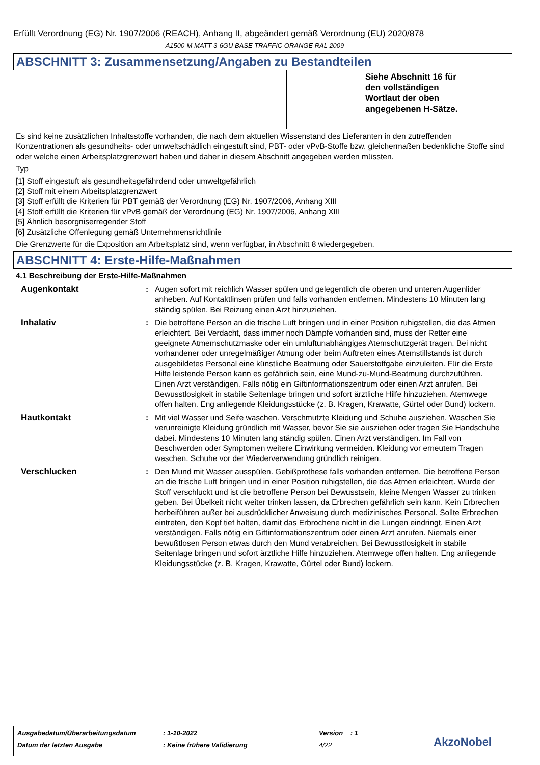Erfüllt Verordnung (EG) Nr. 1907/2006 (REACH), Anhang II, abgeändert gemäß Verordnung (EU) 2020/878
A1500-M MATT 3-6GU BASE TRAFFIC ORANGE RAL 2009
ABSCHNITT 3: Zusammensetzung/Angaben zu Bestandteilen
| | | | Siehe Abschnitt 16 für den vollständigen Wortlaut der oben angegebenen H-Sätze. | |
Es sind keine zusätzlichen Inhaltsstoffe vorhanden, die nach dem aktuellen Wissenstand des Lieferanten in den zutreffenden Konzentrationen als gesundheits- oder umweltschädlich eingestuft sind, PBT- oder vPvB-Stoffe bzw. gleichermaßen bedenkliche Stoffe sind oder welche einen Arbeitsplatzgrenzwert haben und daher in diesem Abschnitt angegeben werden müssten.
Typ
[1] Stoff eingestuft als gesundheitsgefährdend oder umweltgefährlich
[2] Stoff mit einem Arbeitsplatzgrenzwert
[3] Stoff erfüllt die Kriterien für PBT gemäß der Verordnung (EG) Nr. 1907/2006, Anhang XIII
[4] Stoff erfüllt die Kriterien für vPvB gemäß der Verordnung (EG) Nr. 1907/2006, Anhang XIII
[5] Ähnlich besorgniserregender Stoff
[6] Zusätzliche Offenlegung gemäß Unternehmensrichtlinie
Die Grenzwerte für die Exposition am Arbeitsplatz sind, wenn verfügbar, in Abschnitt 8 wiedergegeben.
ABSCHNITT 4: Erste-Hilfe-Maßnahmen
4.1 Beschreibung der Erste-Hilfe-Maßnahmen
Augenkontakt : Augen sofort mit reichlich Wasser spülen und gelegentlich die oberen und unteren Augenlider anheben. Auf Kontaktlinsen prüfen und falls vorhanden entfernen. Mindestens 10 Minuten lang ständig spülen. Bei Reizung einen Arzt hinzuziehen.
Inhalativ : Die betroffene Person an die frische Luft bringen und in einer Position ruhigstellen, die das Atmen erleichtert. Bei Verdacht, dass immer noch Dämpfe vorhanden sind, muss der Retter eine geeignete Atmemschutzmaske oder ein umluftunabhängiges Atemschutzgerät tragen. Bei nicht vorhandener oder unregelmäßiger Atmung oder beim Auftreten eines Atemstillstands ist durch ausgebildetes Personal eine künstliche Beatmung oder Sauerstoffgabe einzuleiten. Für die Erste Hilfe leistende Person kann es gefährlich sein, eine Mund-zu-Mund-Beatmung durchzuführen. Einen Arzt verständigen. Falls nötig ein Giftinformationszentrum oder einen Arzt anrufen. Bei Bewusstlosigkeit in stabile Seitenlage bringen und sofort ärztliche Hilfe hinzuziehen. Atemwege offen halten. Eng anliegende Kleidungsstücke (z. B. Kragen, Krawatte, Gürtel oder Bund) lockern.
Hautkontakt : Mit viel Wasser und Seife waschen. Verschmutzte Kleidung und Schuhe ausziehen. Waschen Sie verunreinigte Kleidung gründlich mit Wasser, bevor Sie sie ausziehen oder tragen Sie Handschuhe dabei. Mindestens 10 Minuten lang ständig spülen. Einen Arzt verständigen. Im Fall von Beschwerden oder Symptomen weitere Einwirkung vermeiden. Kleidung vor erneutem Tragen waschen. Schuhe vor der Wiederverwendung gründlich reinigen.
Verschlucken : Den Mund mit Wasser ausspülen. Gebißprothese falls vorhanden entfernen. Die betroffene Person an die frische Luft bringen und in einer Position ruhigstellen, die das Atmen erleichtert. Wurde der Stoff verschluckt und ist die betroffene Person bei Bewusstsein, kleine Mengen Wasser zu trinken geben. Bei Übelkeit nicht weiter trinken lassen, da Erbrechen gefährlich sein kann. Kein Erbrechen herbeiführen außer bei ausdrücklicher Anweisung durch medizinisches Personal. Sollte Erbrechen eintreten, den Kopf tief halten, damit das Erbrochene nicht in die Lungen eindringt. Einen Arzt verständigen. Falls nötig ein Giftinformationszentrum oder einen Arzt anrufen. Niemals einer bewußtlosen Person etwas durch den Mund verabreichen. Bei Bewusstlosigkeit in stabile Seitenlage bringen und sofort ärztliche Hilfe hinzuziehen. Atemwege offen halten. Eng anliegende Kleidungsstücke (z. B. Kragen, Krawatte, Gürtel oder Bund) lockern.
| Ausgabedatum/Überarbeitungsdatum | : 1-10-2022 | Version : 1 |
| Datum der letzten Ausgabe | : Keine frühere Validierung | 4/22 |
AkzoNobel